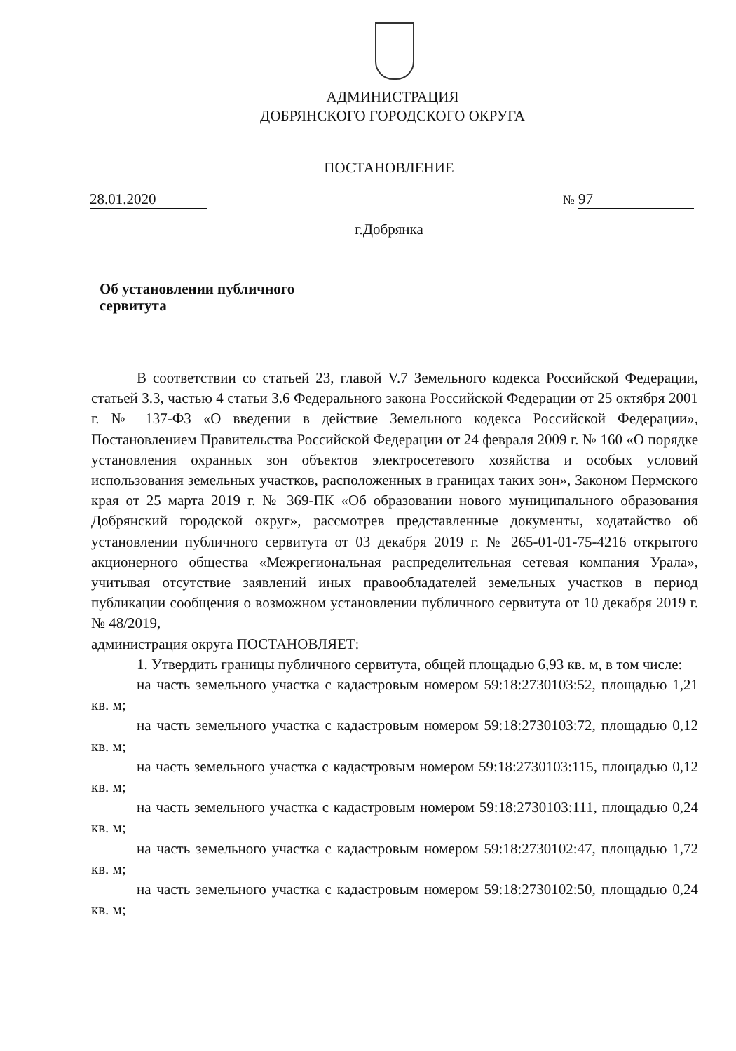АДМИНИСТРАЦИЯ
ДОБРЯНСКОГО ГОРОДСКОГО ОКРУГА
ПОСТАНОВЛЕНИЕ
28.01.2020 № 97
г.Добрянка
Об установлении публичного
сервитута
В соответствии со статьей 23, главой V.7 Земельного кодекса Российской Федерации, статьей 3.3, частью 4 статьи 3.6 Федерального закона Российской Федерации от 25 октября 2001 г. № 137-ФЗ «О введении в действие Земельного кодекса Российской Федерации», Постановлением Правительства Российской Федерации от 24 февраля 2009 г. № 160 «О порядке установления охранных зон объектов электросетевого хозяйства и особых условий использования земельных участков, расположенных в границах таких зон», Законом Пермского края от 25 марта 2019 г. № 369-ПК «Об образовании нового муниципального образования Добрянский городской округ», рассмотрев представленные документы, ходатайство об установлении публичного сервитута от 03 декабря 2019 г. № 265-01-01-75-4216 открытого акционерного общества «Межрегиональная распределительная сетевая компания Урала», учитывая отсутствие заявлений иных правообладателей земельных участков в период публикации сообщения о возможном установлении публичного сервитута от 10 декабря 2019 г. № 48/2019,
администрация округа ПОСТАНОВЛЯЕТ:
1. Утвердить границы публичного сервитута, общей площадью 6,93 кв. м, в том числе:
на часть земельного участка с кадастровым номером 59:18:2730103:52, площадью 1,21 кв. м;
на часть земельного участка с кадастровым номером 59:18:2730103:72, площадью 0,12 кв. м;
на часть земельного участка с кадастровым номером 59:18:2730103:115, площадью 0,12 кв. м;
на часть земельного участка с кадастровым номером 59:18:2730103:111, площадью 0,24 кв. м;
на часть земельного участка с кадастровым номером 59:18:2730102:47, площадью 1,72 кв. м;
на часть земельного участка с кадастровым номером 59:18:2730102:50, площадью 0,24 кв. м;